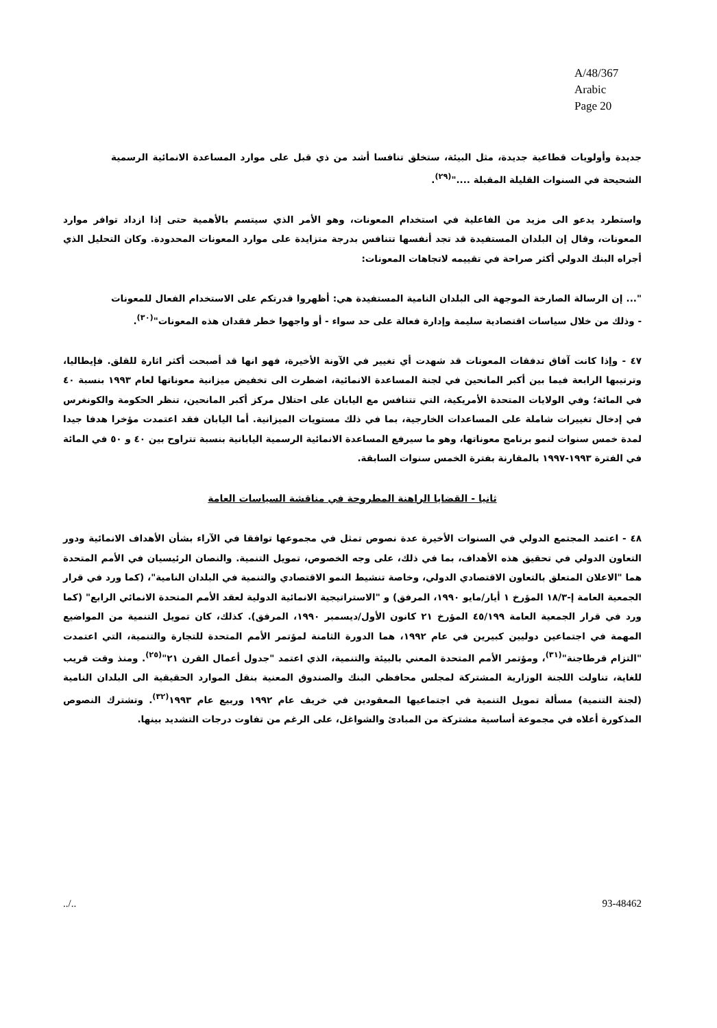A/48/367
Arabic
Page 20
جديدة وأولويات قطاعية جديدة، مثل البيئة، ستخلق تنافسا أشد من ذي قبل على موارد المساعدة الانمائية الرسمية الشحيحة في السنوات القليلة المقبلة ...."<sup>(٢٩)</sup>.
واستطرد يدعو الى مزيد من الفاعلية في استخدام المعونات، وهو الأمر الذي سيتسم بالأهمية حتى إذا ازداد توافر موارد المعونات، وقال إن البلدان المستفيدة قد تجد أنفسها تتنافس بدرجة متزايدة على موارد المعونات المحدودة. وكان التحليل الذي أجراه البنك الدولي أكثر صراحة في تقييمه لاتجاهات المعونات:
"... إن الرسالة الصارخة الموجهة الى البلدان النامية المستفيدة هي: أظهروا قدرتكم على الاستخدام الفعال للمعونات - وذلك من خلال سياسات اقتصادية سليمة وإدارة فعالة على حد سواء - أو واجهوا خطر فقدان هذه المعونات"<sup>(٣٠)</sup>.
٤٧ - وإذا كانت آفاق تدفقات المعونات قد شهدت أي تغيير في الآونة الأخيرة، فهو انها قد أصبحت أكثر اثارة للقلق. فإيطاليا، وترتيبها الرابعة فيما بين أكبر المانحين في لجنة المساعدة الانمائية، اضطرت الى تخفيض ميزانية معوناتها لعام ١٩٩٣ بنسبة ٤٠ في المائة؛ وفي الولايات المتحدة الأمريكية، التي تتنافس مع اليابان على احتلال مركز أكبر المانحين، تنظر الحكومة والكونغرس في إدخال تغييرات شاملة على المساعدات الخارجية، بما في ذلك مستويات الميزانية. أما اليابان فقد اعتمدت مؤخرا هدفا جيدا لمدة خمس سنوات لنمو برنامج معوناتها، وهو ما سيرفع المساعدة الانمائية الرسمية اليابانية بنسبة تتراوح بين ٤٠ و ٥٠ في المائة في الفترة ١٩٩٣-١٩٩٧ بالمقارنة بفترة الخمس سنوات السابقة.
ثانيا - القضايا الراهنة المطروحة في مناقشة السياسات العامة
٤٨ - اعتمد المجتمع الدولي في السنوات الأخيرة عدة نصوص تمثل في مجموعها توافقا في الآراء بشأن الأهداف الانمائية ودور التعاون الدولي في تحقيق هذه الأهداف، بما في ذلك، على وجه الخصوص، تمويل التنمية. والنصان الرئيسيان في الأمم المتحدة هما "الاعلان المتعلق بالتعاون الاقتصادي الدولي، وخاصة تنشيط النمو الاقتصادي والتنمية في البلدان النامية"، (كما ورد في قرار الجمعية العامة إ-١٨/٣ المؤرخ ١ أيار/مايو ١٩٩٠، المرفق) و "الاستراتيجية الانمائية الدولية لعقد الأمم المتحدة الانمائي الرابع" (كما ورد في قرار الجمعية العامة ٤٥/١٩٩ المؤرخ ٢١ كانون الأول/ديسمبر ١٩٩٠، المرفق). كذلك، كان تمويل التنمية من المواضيع المهمة في اجتماعين دوليين كبيرين في عام ١٩٩٢، هما الدورة الثامنة لمؤتمر الأمم المتحدة للتجارة والتنمية، التي اعتمدت "التزام قرطاجنة"<sup>(٣١)</sup>، ومؤتمر الأمم المتحدة المعني بالبيئة والتنمية، الذي اعتمد "جدول أعمال القرن ٢١"<sup>(٢٥)</sup>. ومنذ وقت قريب للغاية، تناولت اللجنة الوزارية المشتركة لمجلس محافظي البنك والصندوق المعنية بنقل الموارد الحقيقية الى البلدان النامية (لجنة التنمية) مسألة تمويل التنمية في اجتماعيها المعقودين في خريف عام ١٩٩٢ وربيع عام ١٩٩٣<sup>(٣٢)</sup>. وتشترك النصوص المذكورة أعلاه في مجموعة أساسية مشتركة من المبادئ والشواغل، على الرغم من تفاوت درجات التشديد بينها.
../.. 93-48462